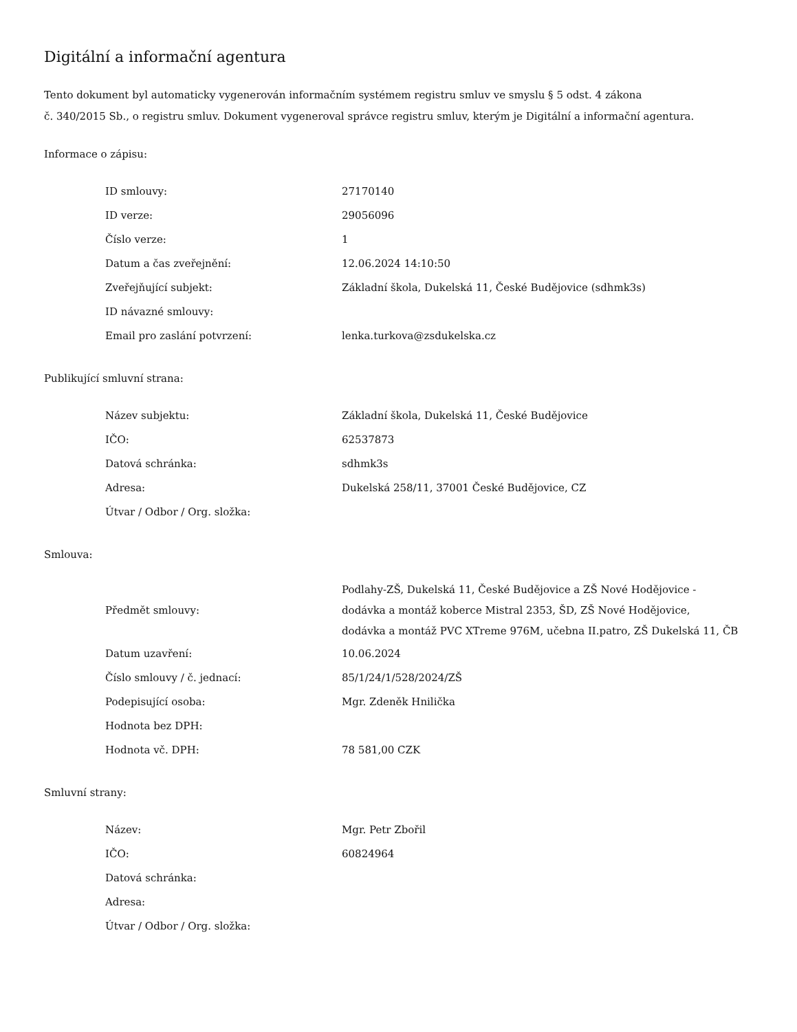Digitální a informační agentura
Tento dokument byl automaticky vygenerován informačním systémem registru smluv ve smyslu § 5 odst. 4 zákona
č. 340/2015 Sb., o registru smluv. Dokument vygeneroval správce registru smluv, kterým je Digitální a informační agentura.
Informace o zápisu:
| ID smlouvy: | 27170140 |
| ID verze: | 29056096 |
| Číslo verze: | 1 |
| Datum a čas zveřejnění: | 12.06.2024 14:10:50 |
| Zveřejňující subjekt: | Základní škola, Dukelská 11, České Budějovice (sdhmk3s) |
| ID návazné smlouvy: | |
| Email pro zaslání potvrzení: | lenka.turkova@zsdukelska.cz |
Publikující smluvní strana:
| Název subjektu: | Základní škola, Dukelská 11, České Budějovice |
| IČO: | 62537873 |
| Datová schránka: | sdhmk3s |
| Adresa: | Dukelská 258/11, 37001 České Budějovice, CZ |
| Útvar / Odbor / Org. složka: | |
Smlouva:
| Předmět smlouvy: | Podlahy-ZŠ, Dukelská 11, České Budějovice a ZŠ Nové Hodějovice - dodávka a montáž koberce Mistral 2353, ŠD, ZŠ Nové Hodějovice, dodávka a montáž PVC XTreme 976M, učebna II.patro, ZŠ Dukelská 11, ČB |
| Datum uzavření: | 10.06.2024 |
| Číslo smlouvy / č. jednací: | 85/1/24/1/528/2024/ZŠ |
| Podepisující osoba: | Mgr. Zdeněk Hnilička |
| Hodnota bez DPH: | |
| Hodnota vč. DPH: | 78 581,00 CZK |
Smluvní strany:
| Název: | Mgr. Petr Zbořil |
| IČO: | 60824964 |
| Datová schránka: | |
| Adresa: | |
| Útvar / Odbor / Org. složka: | |